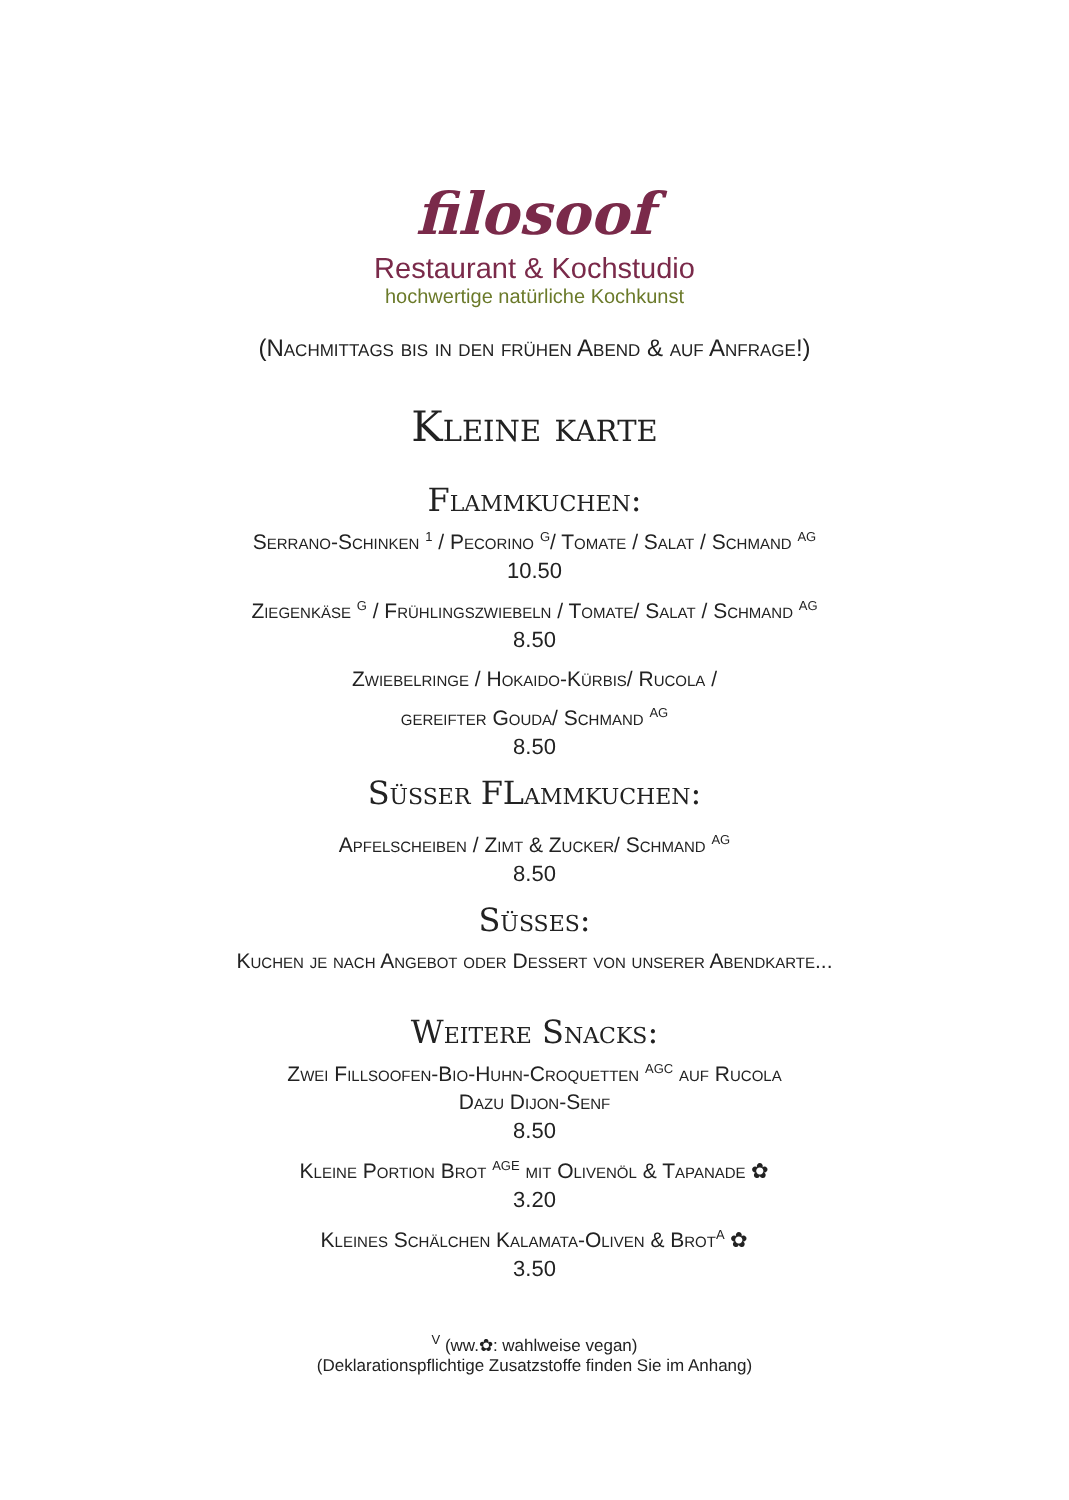filosoof
Restaurant & Kochstudio
hochwertige natürliche Kochkunst
(Nachmittags bis in den frühen Abend & auf Anfrage!)
Kleine karte
Flammkuchen:
Serrano-Schinken <sup>1</sup> / Pecorino <sup>G</sup>/ Tomate / Salat / Schmand <sup>AG</sup>
10.50
Ziegenkäse <sup>G</sup> / Frühlingszwiebeln / Tomate/ Salat / Schmand <sup>AG</sup>
8.50
Zwiebelringe / Hokaido-Kürbis/ Rucola /
gereifter Gouda/ Schmand <sup>AG</sup>
8.50
Süsser FLammkuchen:
Apfelscheiben / Zimt & Zucker/ Schmand <sup>AG</sup>
8.50
Süsses:
Kuchen je nach Angebot oder Dessert von unserer Abendkarte...
Weitere Snacks:
Zwei Fillsoofen-Bio-Huhn-Croquetten <sup>AGC</sup> auf Rucola
Dazu Dijon-Senf
8.50
Kleine Portion Brot <sup>AGE</sup> mit Olivenöl & Tapanade ✿
3.20
Kleines Schälchen Kalamata-Oliven & Brot<sup>A</sup> ✿
3.50
<sup>V</sup> (ww.✿: wahlweise vegan)
(Deklarationspflichtige Zusatzstoffe finden Sie im Anhang)